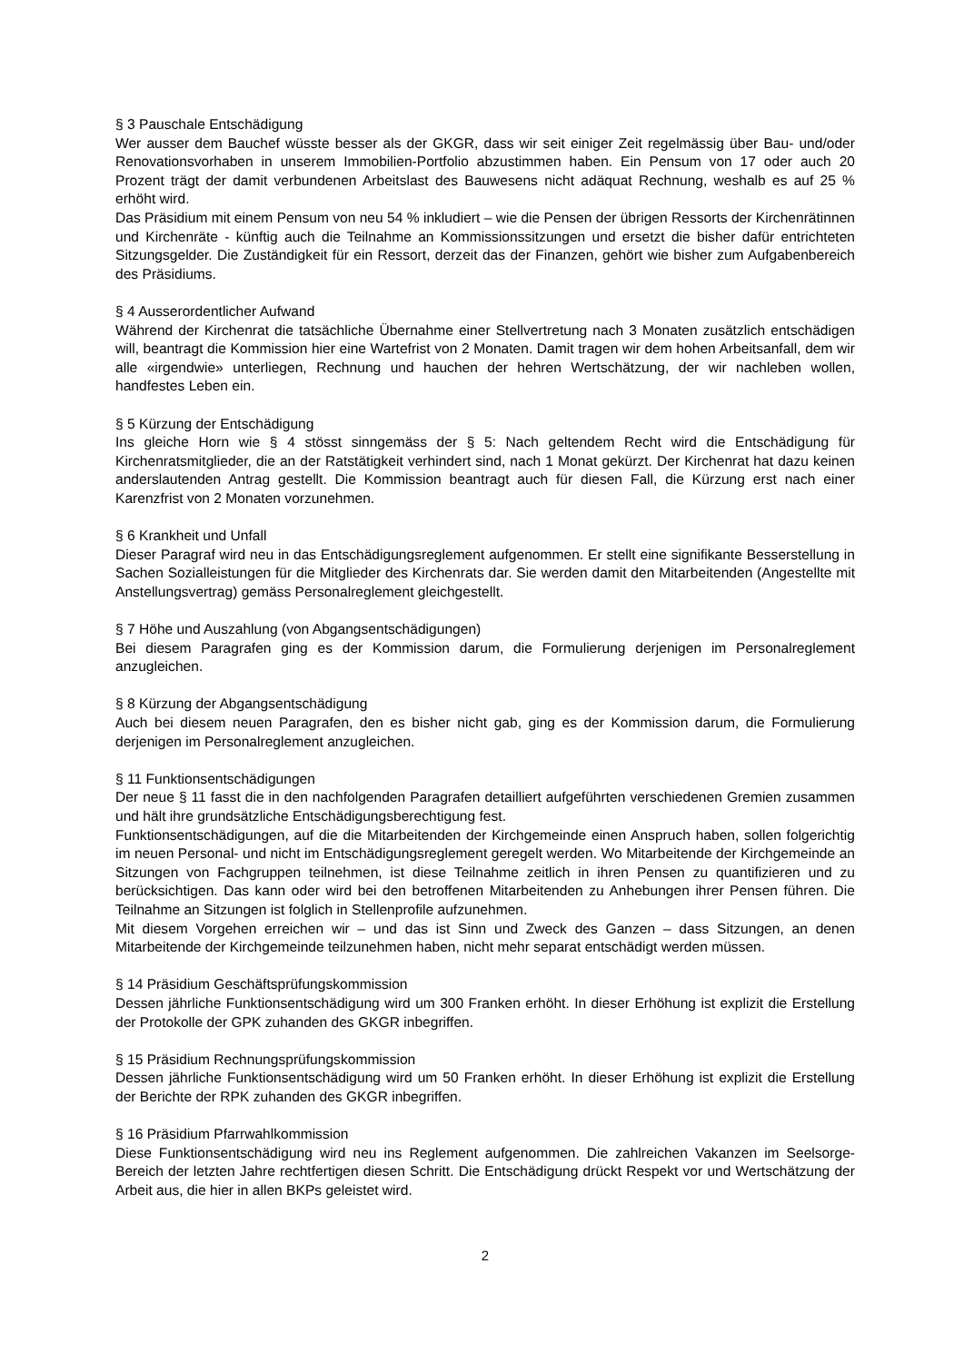§ 3 Pauschale Entschädigung
Wer ausser dem Bauchef wüsste besser als der GKGR, dass wir seit einiger Zeit regelmässig über Bau- und/oder Renovationsvorhaben in unserem Immobilien-Portfolio abzustimmen haben. Ein Pensum von 17 oder auch 20 Prozent trägt der damit verbundenen Arbeitslast des Bauwesens nicht adäquat Rechnung, weshalb es auf 25 % erhöht wird.
Das Präsidium mit einem Pensum von neu 54 % inkludiert – wie die Pensen der übrigen Ressorts der Kirchenrätinnen und Kirchenräte - künftig auch die Teilnahme an Kommissionssitzungen und ersetzt die bisher dafür entrichteten Sitzungsgelder. Die Zuständigkeit für ein Ressort, derzeit das der Finanzen, gehört wie bisher zum Aufgabenbereich des Präsidiums.
§ 4 Ausserordentlicher Aufwand
Während der Kirchenrat die tatsächliche Übernahme einer Stellvertretung nach 3 Monaten zusätzlich entschädigen will, beantragt die Kommission hier eine Wartefrist von 2 Monaten. Damit tragen wir dem hohen Arbeitsanfall, dem wir alle «irgendwie» unterliegen, Rechnung und hauchen der hehren Wertschätzung, der wir nachleben wollen, handfestes Leben ein.
§ 5 Kürzung der Entschädigung
Ins gleiche Horn wie § 4 stösst sinngemäss der § 5: Nach geltendem Recht wird die Entschädigung für Kirchenratsmitglieder, die an der Ratstätigkeit verhindert sind, nach 1 Monat gekürzt. Der Kirchenrat hat dazu keinen anderslautenden Antrag gestellt. Die Kommission beantragt auch für diesen Fall, die Kürzung erst nach einer Karenzfrist von 2 Monaten vorzunehmen.
§ 6 Krankheit und Unfall
Dieser Paragraf wird neu in das Entschädigungsreglement aufgenommen. Er stellt eine signifikante Besserstellung in Sachen Sozialleistungen für die Mitglieder des Kirchenrats dar. Sie werden damit den Mitarbeitenden (Angestellte mit Anstellungsvertrag) gemäss Personalreglement gleichgestellt.
§ 7 Höhe und Auszahlung (von Abgangsentschädigungen)
Bei diesem Paragrafen ging es der Kommission darum, die Formulierung derjenigen im Personalreglement anzugleichen.
§ 8 Kürzung der Abgangsentschädigung
Auch bei diesem neuen Paragrafen, den es bisher nicht gab, ging es der Kommission darum, die Formulierung derjenigen im Personalreglement anzugleichen.
§ 11 Funktionsentschädigungen
Der neue § 11 fasst die in den nachfolgenden Paragrafen detailliert aufgeführten verschiedenen Gremien zusammen und hält ihre grundsätzliche Entschädigungsberechtigung fest.
Funktionsentschädigungen, auf die die Mitarbeitenden der Kirchgemeinde einen Anspruch haben, sollen folgerichtig im neuen Personal- und nicht im Entschädigungsreglement geregelt werden. Wo Mitarbeitende der Kirchgemeinde an Sitzungen von Fachgruppen teilnehmen, ist diese Teilnahme zeitlich in ihren Pensen zu quantifizieren und zu berücksichtigen. Das kann oder wird bei den betroffenen Mitarbeitenden zu Anhebungen ihrer Pensen führen. Die Teilnahme an Sitzungen ist folglich in Stellenprofile aufzunehmen.
Mit diesem Vorgehen erreichen wir – und das ist Sinn und Zweck des Ganzen – dass Sitzungen, an denen Mitarbeitende der Kirchgemeinde teilzunehmen haben, nicht mehr separat entschädigt werden müssen.
§ 14 Präsidium Geschäftsprüfungskommission
Dessen jährliche Funktionsentschädigung wird um 300 Franken erhöht. In dieser Erhöhung ist explizit die Erstellung der Protokolle der GPK zuhanden des GKGR inbegriffen.
§ 15 Präsidium Rechnungsprüfungskommission
Dessen jährliche Funktionsentschädigung wird um 50 Franken erhöht. In dieser Erhöhung ist explizit die Erstellung der Berichte der RPK zuhanden des GKGR inbegriffen.
§ 16 Präsidium Pfarrwahlkommission
Diese Funktionsentschädigung wird neu ins Reglement aufgenommen. Die zahlreichen Vakanzen im Seelsorge-Bereich der letzten Jahre rechtfertigen diesen Schritt. Die Entschädigung drückt Respekt vor und Wertschätzung der Arbeit aus, die hier in allen BKPs geleistet wird.
2